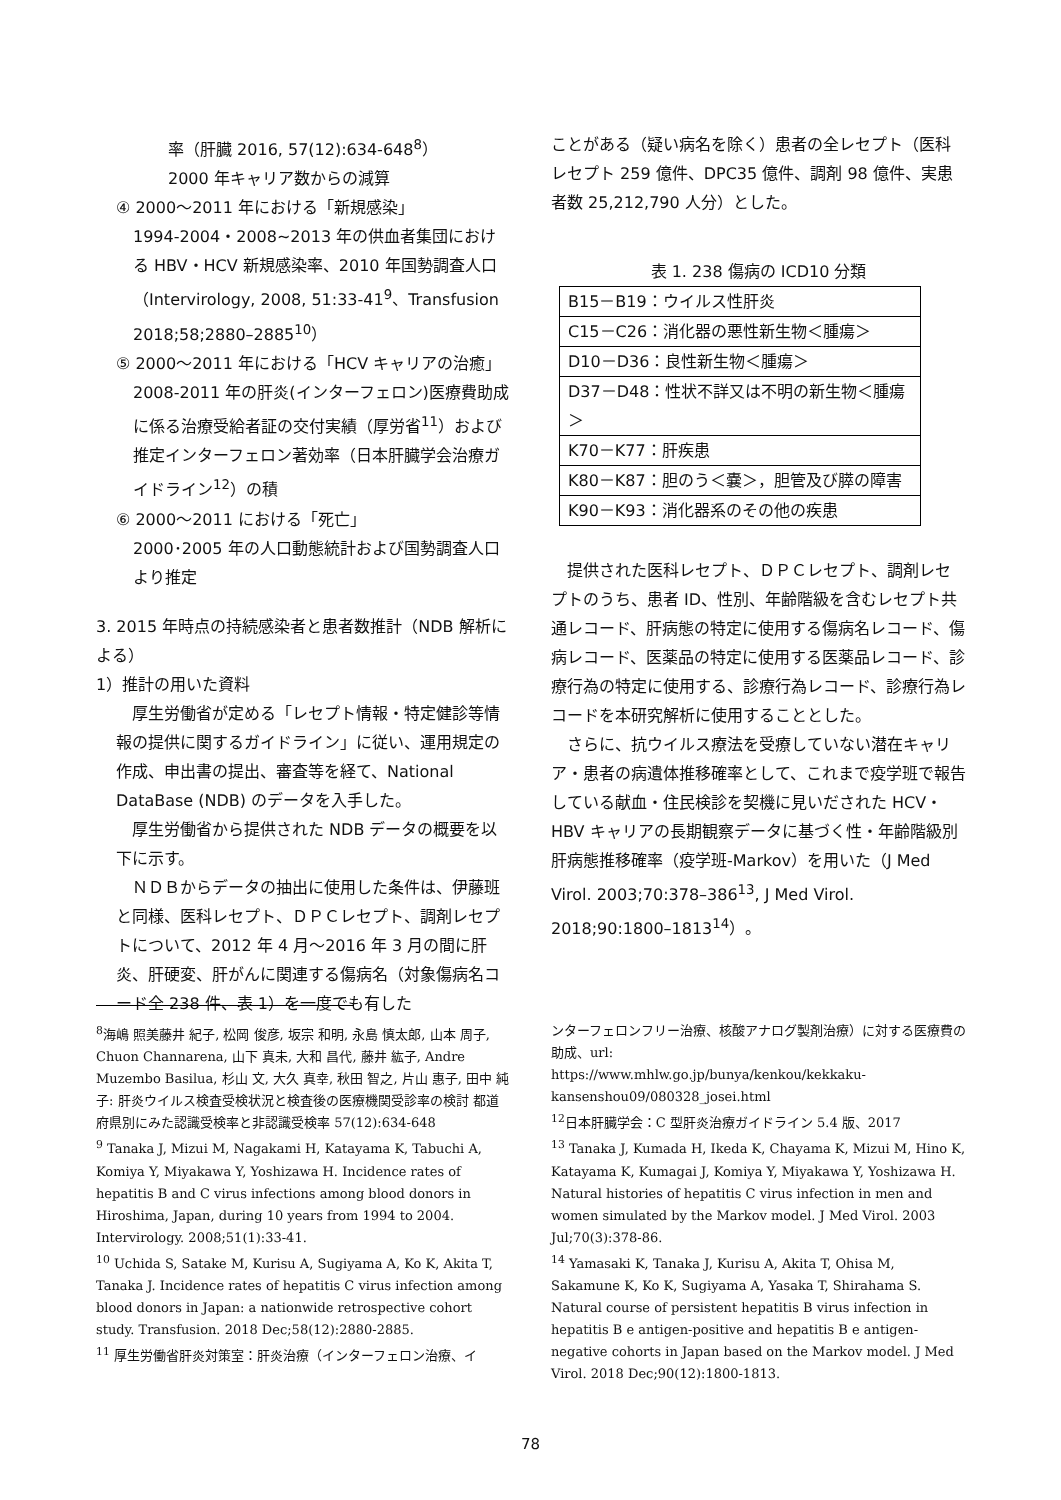率（肝臓 2016, 57(12):634-648<sup>8</sup>）
2000 年キャリア数からの減算
④ 2000〜2011 年における「新規感染」
1994-2004・2008~2013 年の供血者集団における HBV・HCV 新規感染率、2010 年国勢調査人口（Intervirology, 2008, 51:33-41<sup>9</sup>、Transfusion 2018;58;2880–2885<sup>10</sup>）
⑤ 2000〜2011 年における「HCV キャリアの治癒」
2008-2011 年の肝炎(インターフェロン)医療費助成に係る治療受給者証の交付実績（厚労省<sup>11</sup>）および推定インターフェロン著効率（日本肝臓学会治療ガイドライン<sup>12</sup>）の積
⑥ 2000〜2011 における「死亡」
2000･2005 年の人口動態統計および国勢調査人口より推定
3. 2015 年時点の持続感染者と患者数推計（NDB 解析による）
1）推計の用いた資料
　厚生労働省が定める「レセプト情報・特定健診等情報の提供に関するガイドライン」に従い、運用規定の作成、申出書の提出、審査等を経て、National DataBase (NDB) のデータを入手した。
　厚生労働省から提供された NDB データの概要を以下に示す。
　ＮＤＢからデータの抽出に使用した条件は、伊藤班と同様、医科レセプト、ＤＰＣレセプト、調剤レセプトについて、2012 年 4 月〜2016 年 3 月の間に肝炎、肝硬変、肝がんに関連する傷病名（対象傷病名コード全 238 件、表 1）を一度でも有した
ことがある（疑い病名を除く）患者の全レセプト（医科レセプト 259 億件、DPC35 億件、調剤 98 億件、実患者数 25,212,790 人分）とした。
表 1. 238 傷病の ICD10 分類
| B15－B19：ウイルス性肝炎 |
| C15－C26：消化器の悪性新生物＜腫瘍＞ |
| D10－D36：良性新生物＜腫瘍＞ |
| D37－D48：性状不詳又は不明の新生物＜腫瘍＞ |
| K70－K77：肝疾患 |
| K80－K87：胆のう＜嚢＞，胆管及び膵の障害 |
| K90－K93：消化器系のその他の疾患 |
　提供された医科レセプト、ＤＰＣレセプト、調剤レセプトのうち、患者 ID、性別、年齢階級を含むレセプト共通レコード、肝病態の特定に使用する傷病名レコード、傷病レコード、医薬品の特定に使用する医薬品レコード、診療行為の特定に使用する、診療行為レコード、診療行為レコードを本研究解析に使用することとした。
　さらに、抗ウイルス療法を受療していない潜在キャリア・患者の病遺体推移確率として、これまで疫学班で報告している献血・住民検診を契機に見いだされた HCV・HBV キャリアの長期観察データに基づく性・年齢階級別肝病態推移確率（疫学班-Markov）を用いた（J Med Virol. 2003;70:378–386<sup>13</sup>, J Med Virol. 2018;90:1800–1813<sup>14</sup>）。
<sup>8</sup> 海嶋 照美藤井 紀子, 松岡 俊彦, 坂宗 和明, 永島 慎太郎, 山本 周子, Chuon Channarena, 山下 真未, 大和 昌代, 藤井 紘子, Andre Muzembo Basilua, 杉山 文, 大久 真幸, 秋田 智之, 片山 惠子, 田中 純子: 肝炎ウイルス検査受検状況と検査後の医療機関受診率の検討 都道府県別にみた認識受検率と非認識受検率 57(12):634-648
<sup>9</sup> Tanaka J, Mizui M, Nagakami H, Katayama K, Tabuchi A, Komiya Y, Miyakawa Y, Yoshizawa H. Incidence rates of hepatitis B and C virus infections among blood donors in Hiroshima, Japan, during 10 years from 1994 to 2004. Intervirology. 2008;51(1):33-41.
<sup>10</sup> Uchida S, Satake M, Kurisu A, Sugiyama A, Ko K, Akita T, Tanaka J. Incidence rates of hepatitis C virus infection among blood donors in Japan: a nationwide retrospective cohort study. Transfusion. 2018 Dec;58(12):2880-2885.
<sup>11</sup> 厚生労働省肝炎対策室：肝炎治療（インターフェロン治療、イ
ンターフェロンフリー治療、核酸アナログ製剤治療）に対する医療費の助成、url:
https://www.mhlw.go.jp/bunya/kenkou/kekkaku-kansenshou09/080328_josei.html
<sup>12</sup> 日本肝臓学会：C 型肝炎治療ガイドライン 5.4 版、2017
<sup>13</sup> Tanaka J, Kumada H, Ikeda K, Chayama K, Mizui M, Hino K, Katayama K, Kumagai J, Komiya Y, Miyakawa Y, Yoshizawa H. Natural histories of hepatitis C virus infection in men and women simulated by the Markov model. J Med Virol. 2003 Jul;70(3):378-86.
<sup>14</sup> Yamasaki K, Tanaka J, Kurisu A, Akita T, Ohisa M, Sakamune K, Ko K, Sugiyama A, Yasaka T, Shirahama S. Natural course of persistent hepatitis B virus infection in hepatitis B e antigen-positive and hepatitis B e antigen-negative cohorts in Japan based on the Markov model. J Med Virol. 2018 Dec;90(12):1800-1813.
78